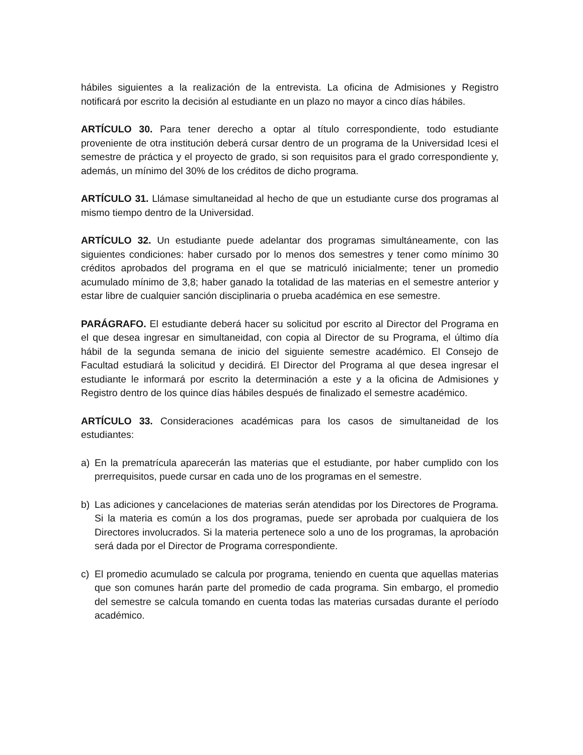hábiles siguientes a la realización de la entrevista. La oficina de Admisiones y Registro notificará por escrito la decisión al estudiante en un plazo no mayor a cinco días hábiles.
ARTÍCULO 30. Para tener derecho a optar al título correspondiente, todo estudiante proveniente de otra institución deberá cursar dentro de un programa de la Universidad Icesi el semestre de práctica y el proyecto de grado, si son requisitos para el grado correspondiente y, además, un mínimo del 30% de los créditos de dicho programa.
ARTÍCULO 31. Llámase simultaneidad al hecho de que un estudiante curse dos programas al mismo tiempo dentro de la Universidad.
ARTÍCULO 32. Un estudiante puede adelantar dos programas simultáneamente, con las siguientes condiciones: haber cursado por lo menos dos semestres y tener como mínimo 30 créditos aprobados del programa en el que se matriculó inicialmente; tener un promedio acumulado mínimo de 3,8; haber ganado la totalidad de las materias en el semestre anterior y estar libre de cualquier sanción disciplinaria o prueba académica en ese semestre.
PARÁGRAFO. El estudiante deberá hacer su solicitud por escrito al Director del Programa en el que desea ingresar en simultaneidad, con copia al Director de su Programa, el último día hábil de la segunda semana de inicio del siguiente semestre académico. El Consejo de Facultad estudiará la solicitud y decidirá. El Director del Programa al que desea ingresar el estudiante le informará por escrito la determinación a este y a la oficina de Admisiones y Registro dentro de los quince días hábiles después de finalizado el semestre académico.
ARTÍCULO 33. Consideraciones académicas para los casos de simultaneidad de los estudiantes:
a) En la prematrícula aparecerán las materias que el estudiante, por haber cumplido con los prerrequisitos, puede cursar en cada uno de los programas en el semestre.
b) Las adiciones y cancelaciones de materias serán atendidas por los Directores de Programa. Si la materia es común a los dos programas, puede ser aprobada por cualquiera de los Directores involucrados. Si la materia pertenece solo a uno de los programas, la aprobación será dada por el Director de Programa correspondiente.
c) El promedio acumulado se calcula por programa, teniendo en cuenta que aquellas materias que son comunes harán parte del promedio de cada programa. Sin embargo, el promedio del semestre se calcula tomando en cuenta todas las materias cursadas durante el período académico.